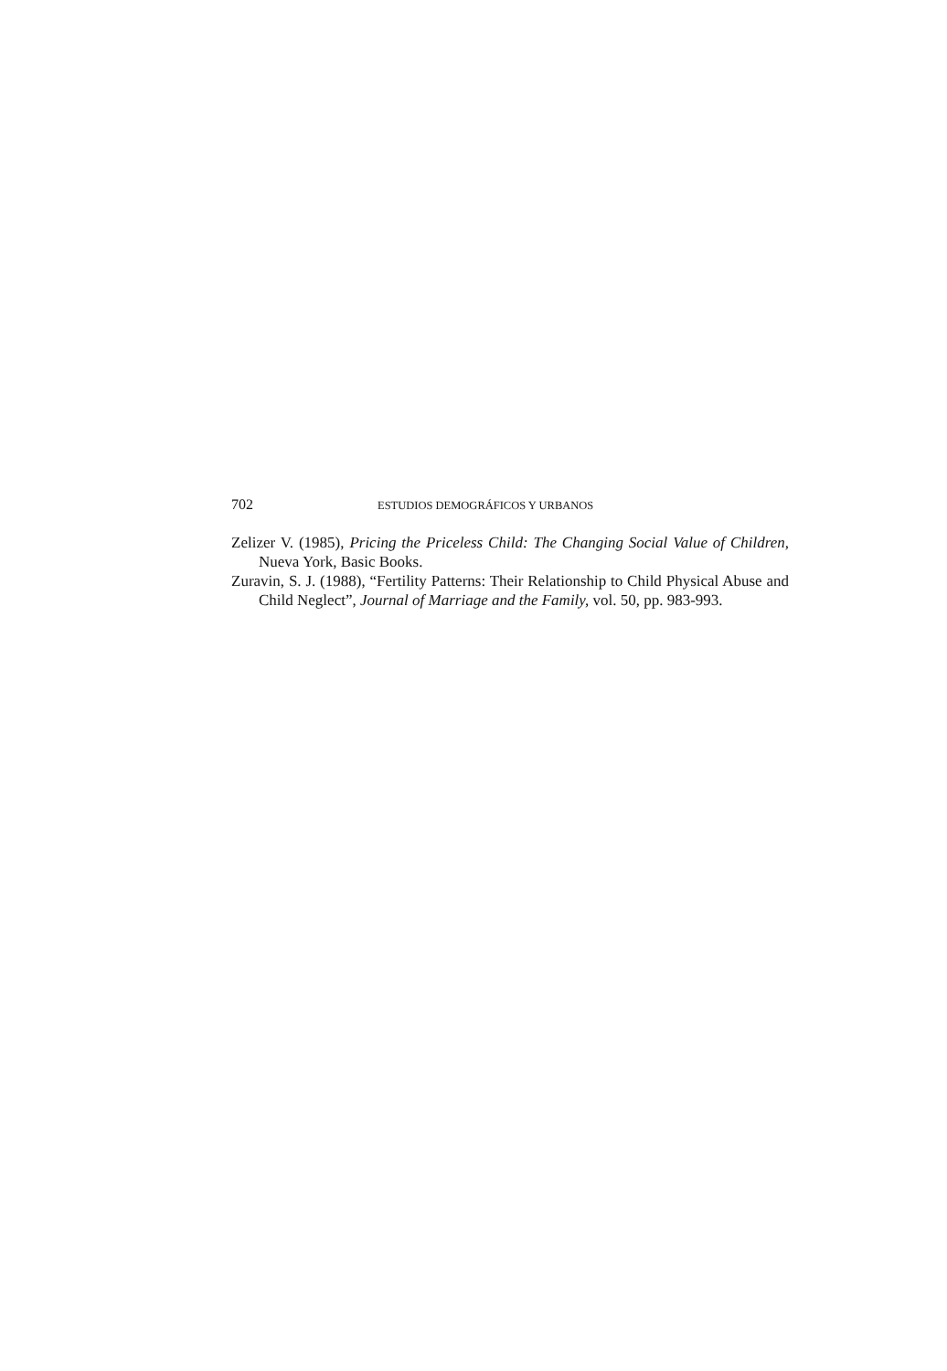702 ESTUDIOS DEMOGRÁFICOS Y URBANOS
Zelizer V. (1985), Pricing the Priceless Child: The Changing Social Value of Children, Nueva York, Basic Books.
Zuravin, S. J. (1988), “Fertility Patterns: Their Relationship to Child Physical Abuse and Child Neglect”, Journal of Marriage and the Family, vol. 50, pp. 983-993.